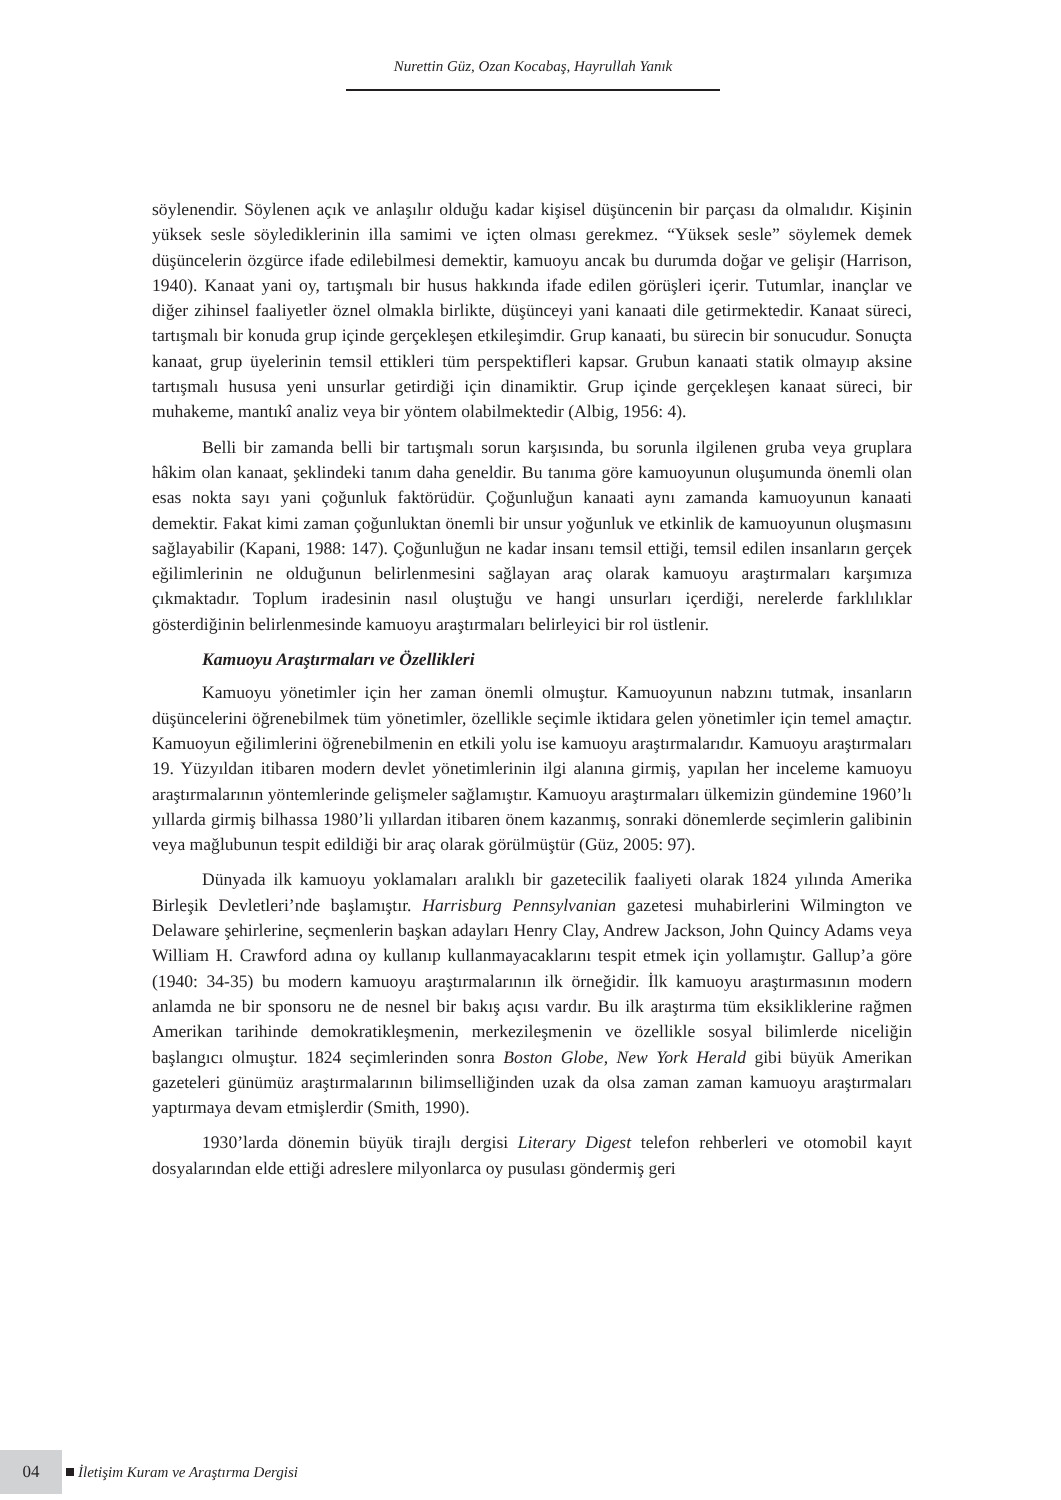Nurettin Güz, Ozan Kocabaş, Hayrullah Yanık
söylenendir. Söylenen açık ve anlaşılır olduğu kadar kişisel düşüncenin bir parçası da olmalıdır. Kişinin yüksek sesle söylediklerinin illa samimi ve içten olması gerekmez. “Yüksek sesle” söylemek demek düşüncelerin özgürce ifade edilebilmesi demektir, kamuoyu ancak bu durumda doğar ve gelişir (Harrison, 1940). Kanaat yani oy, tartışmalı bir husus hakkında ifade edilen görüşleri içerir. Tutumlar, inançlar ve diğer zihinsel faaliyetler öznel olmakla birlikte, düşünceyi yani kanaati dile getirmektedir. Kanaat süreci, tartışmalı bir konuda grup içinde gerçekleşen etkileşimdir. Grup kanaati, bu sürecin bir sonucudur. Sonuçta kanaat, grup üyelerinin temsil ettikleri tüm perspektifleri kapsar. Grubun kanaati statik olmayıp aksine tartışmalı hususa yeni unsurlar getirdiği için dinamiktir. Grup içinde gerçekleşen kanaat süreci, bir muhakeme, mantıkî analiz veya bir yöntem olabilmektedir (Albig, 1956: 4).
Belli bir zamanda belli bir tartışmalı sorun karşısında, bu sorunla ilgilenen gruba veya gruplara hâkim olan kanaat, şeklindeki tanım daha geneldir. Bu tanıma göre kamuoyunun oluşumunda önemli olan esas nokta sayı yani çoğunluk faktörüdür. Çoğunluğun kanaati aynı zamanda kamuoyunun kanaati demektir. Fakat kimi zaman çoğunluktan önemli bir unsur yoğunluk ve etkinlik de kamuoyunun oluşmasını sağlayabilir (Kapani, 1988: 147). Çoğunluğun ne kadar insanı temsil ettiği, temsil edilen insanların gerçek eğilimlerinin ne olduğunun belirlenmesini sağlayan araç olarak kamuoyu araştırmaları karşımıza çıkmaktadır. Toplum iradesinin nasıl oluştuğu ve hangi unsurları içerdiği, nerelerde farklılıklar gösterdiğinin belirlenmesinde kamuoyu araştırmaları belirleyici bir rol üstlenir.
Kamuoyu Araştırmaları ve Özellikleri
Kamuoyu yönetimler için her zaman önemli olmuştur. Kamuoyunun nabzını tutmak, insanların düşüncelerini öğrenebilmek tüm yönetimler, özellikle seçimle iktidara gelen yönetimler için temel amaçtır. Kamuoyun eğilimlerini öğrenebilmenin en etkili yolu ise kamuoyu araştırmalarıdır. Kamuoyu araştırmaları 19. Yüzyıldan itibaren modern devlet yönetimlerinin ilgi alanına girmiş, yapılan her inceleme kamuoyu araştırmalarının yöntemlerinde gelişmeler sağlamıştır. Kamuoyu araştırmaları ülkemizin gündemine 1960’lı yıllarda girmiş bilhassa 1980’li yıllardan itibaren önem kazanmış, sonraki dönemlerde seçimlerin galibinin veya mağlubunun tespit edildiği bir araç olarak görülmüştür (Güz, 2005: 97).
Dünyada ilk kamuoyu yoklamaları aralıklı bir gazetecilik faaliyeti olarak 1824 yılında Amerika Birleşik Devletleri’nde başlamıştır. Harrisburg Pennsylvanian gazetesi muhabirlerini Wilmington ve Delaware şehirlerine, seçmenlerin başkan adayları Henry Clay, Andrew Jackson, John Quincy Adams veya William H. Crawford adına oy kullanıp kullanmayacaklarını tespit etmek için yollamıştır. Gallup’a göre (1940: 34-35) bu modern kamuoyu araştırmalarının ilk örneğidir. İlk kamuoyu araştırmasının modern anlamda ne bir sponsoru ne de nesnel bir bakış açısı vardır. Bu ilk araştırma tüm eksikliklerine rağmen Amerikan tarihinde demokratikleşmenin, merkezileşmenin ve özellikle sosyal bilimlerde niceliğin başlangıcı olmuştur. 1824 seçimlerinden sonra Boston Globe, New York Herald gibi büyük Amerikan gazeteleri günümüz araştırmalarının bilimselliğinden uzak da olsa zaman zaman kamuoyu araştırmaları yaptırmaya devam etmişlerdir (Smith, 1990).
1930’larda dönemin büyük tirajlı dergisi Literary Digest telefon rehberleri ve otomobil kayıt dosyalarından elde ettiği adreslere milyonlarca oy pusulası göndermiş geri
04 İletişim Kuram ve Araştırma Dergisi